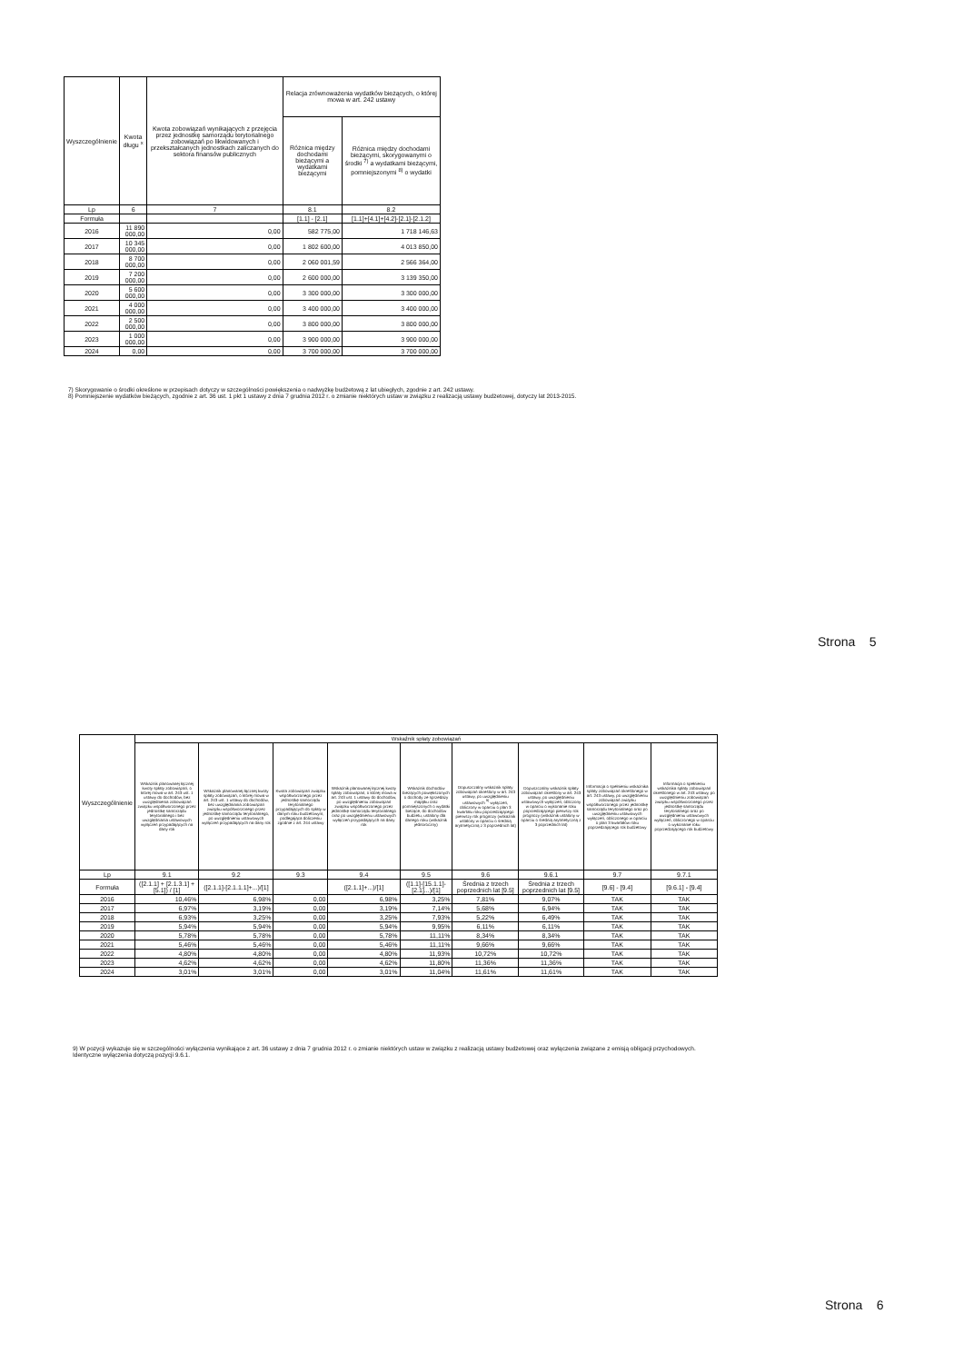| Wyszczególnienie | Kwota długu <sup>x</sup> | Kwota zobowiązań wynikających z przejęcia przez jednostkę samorządu terytorialnego zobowiązań po likwidowanych i przekształcanych jednostkach zaliczanych do sektora finansów publicznych | Relacja zrównoważenia wydatków bieżących, o której mowa w art. 242 ustawy | |
| --- | --- | --- | --- | --- |
| | | | Różnica między dochodami bieżącymi a wydatkami bieżącymi | Różnica między dochodami bieżącymi, skorygowanymi o środki <sup>7)</sup> a wydatkami bieżącymi, pomniejszonymi <sup>8)</sup> o wydatki |
| Lp | 6 | 7 | 8.1 | 8.2 |
| Formuła | | | [1.1] - [2.1] | [1.1]+[4.1]+[4.2]-[2.1]-[2.1.2] |
| 2016 | 11 890 000,00 | 0,00 | 582 775,00 | 1 718 146,63 |
| 2017 | 10 345 000,00 | 0,00 | 1 802 600,00 | 4 013 850,00 |
| 2018 | 8 700 000,00 | 0,00 | 2 060 001,59 | 2 566 364,00 |
| 2019 | 7 200 000,00 | 0,00 | 2 600 000,00 | 3 139 350,00 |
| 2020 | 5 600 000,00 | 0,00 | 3 300 000,00 | 3 300 000,00 |
| 2021 | 4 000 000,00 | 0,00 | 3 400 000,00 | 3 400 000,00 |
| 2022 | 2 500 000,00 | 0,00 | 3 800 000,00 | 3 800 000,00 |
| 2023 | 1 000 000,00 | 0,00 | 3 900 000,00 | 3 900 000,00 |
| 2024 | 0,00 | 0,00 | 3 700 000,00 | 3 700 000,00 |
7) Skorygowanie o środki określone w przepisach dotyczy w szczególności powiększenia o nadwyżkę budżetową z lat ubiegłych, zgodnie z art. 242 ustawy.
8) Pomniejszenie wydatków bieżących, zgodnie z art. 36 ust. 1 pkt 1 ustawy z dnia 7 grudnia 2012 r. o zmianie niektórych ustaw w związku z realizacją ustawy budżetowej, dotyczy lat 2013-2015.
Strona 5
| Wyszczególnienie | Wskaźnik spłaty zobowiązań | | | | | | | | |
| --- | --- | --- | --- | --- | --- | --- | --- | --- | --- |
| | Wskaźnik planowanej łącznej kwoty spłaty zobowiązań, o której mowa w art. 243 ust. 1 ustawy do dochodów, bez uwzględnienia zobowiązań związku współtworzonego przez jednostkę samorządu terytorialnego i bez uwzględniania ustawowych wyłączeń przypadających na dany rok | Wskaźnik planowanej łącznej kwoty spłaty zobowiązań, o której mowa w art. 243 ust. 1 ustawy do dochodów, bez uwzględniania zobowiązań związku współtworzonego przez jednostkę samorządu terytorialnego, po uwzględnieniu ustawowych wyłączeń przypadających na dany rok | Kwota zobowiązań związku współtworzonego przez jednostkę samorządu terytorialnego przypadających do spłaty w danym roku budżetowym, podlegająca doliczeniu zgodnie z art. 244 ustawy | Wskaźnik planowanej łącznej kwoty spłaty zobowiązań, o której mowa w art. 243 ust. 1 ustawy do dochodów, po uwzględnieniu zobowiązań związku współtworzonego przez jednostkę samorządu terytorialnego oraz po uwzględnieniu ustawowych wyłączeń przypadających na dany rok | Wskaźnik dochodów bieżących powiększonych o dochody ze sprzedaży majątku oraz pomniejszonych o wydatki bieżące, do dochodów budżetu, ustalony dla danego roku (wskaźnik jednoroczny) | Dopuszczalny wskaźnik spłaty zobowiązań określony w art. 243 ustawy, po uwzględnieniu ustawowych <sup>9)</sup> wyłączeń, obliczony w oparciu o plan 3 kwartału roku poprzedzającego pierwszy rok prognozy (wskaźnik ustalony w oparciu o średnią arytmetyczną z 3 poprzednich lat) | Dopuszczalny wskaźnik spłaty zobowiązań określony w art. 243 ustawy, po uwzględnieniu ustawowych wyłączeń, obliczony w oparciu o wykonanie roku poprzedzającego pierwszy rok prognozy (wskaźnik ustalony w oparciu o średnią arytmetyczną z 3 poprzednich lat) | Informacja o spełnieniu wskaźnika spłaty zobowiązań określonego w art. 243 ustawy, po uwzględnieniu zobowiązań związku współtworzonego przez jednostkę samorządu terytorialnego oraz po uwzględnieniu ustawowych wyłączeń, obliczonego w oparciu o plan 3 kwartałów roku poprzedzającego rok budżetowy | Informacja o spełnieniu wskaźnika spłaty zobowiązań określonego w art. 243 ustawy, po uwzględnieniu zobowiązań związku współtworzonego przez jednostkę samorządu terytorialnego oraz po uwzględnieniu ustawowych wyłączeń, obliczonego w oparciu o wykonanie roku poprzedzającego rok budżetowy |
| Lp | 9.1 | 9.2 | 9.3 | 9.4 | 9.5 | 9.6 | 9.6.1 | 9.7 | 9.7.1 |
| Formuła | ([2.1.1] + [2.1.3.1] + [5.1]) / [1] | ([2.1.1]-[2.1.1.1]+...)/[1] | | ([2.1.1]+...)/[1] | ([1.1]-[15.1.1]-[2.1]...)/[1] | Średnia z trzech poprzednich lat [9.5] | Średnia z trzech poprzednich lat [9.5] | [9.6] - [9.4] | [9.6.1] - [9.4] |
| 2016 | 10,46% | 6,98% | 0,00 | 6,98% | 3,25% | 7,81% | 9,07% | TAK | TAK |
| 2017 | 6,97% | 3,19% | 0,00 | 3,19% | 7,14% | 5,68% | 6,94% | TAK | TAK |
| 2018 | 6,93% | 3,25% | 0,00 | 3,25% | 7,93% | 5,22% | 6,49% | TAK | TAK |
| 2019 | 5,94% | 5,94% | 0,00 | 5,94% | 9,95% | 6,11% | 6,11% | TAK | TAK |
| 2020 | 5,78% | 5,78% | 0,00 | 5,78% | 11,11% | 8,34% | 8,34% | TAK | TAK |
| 2021 | 5,46% | 5,46% | 0,00 | 5,46% | 11,11% | 9,66% | 9,66% | TAK | TAK |
| 2022 | 4,80% | 4,80% | 0,00 | 4,80% | 11,93% | 10,72% | 10,72% | TAK | TAK |
| 2023 | 4,62% | 4,62% | 0,00 | 4,62% | 11,80% | 11,36% | 11,36% | TAK | TAK |
| 2024 | 3,01% | 3,01% | 0,00 | 3,01% | 11,04% | 11,61% | 11,61% | TAK | TAK |
9) W pozycji wykazuje się w szczególności wyłączenia wynikające z art. 36 ustawy z dnia 7 grudnia 2012 r. o zmianie niektórych ustaw w związku z realizacją ustawy budżetowej oraz wyłączenia związane z emisją obligacji przychodowych.
Identyczne wyłączenia dotyczą pozycji 9.6.1.
Strona 6